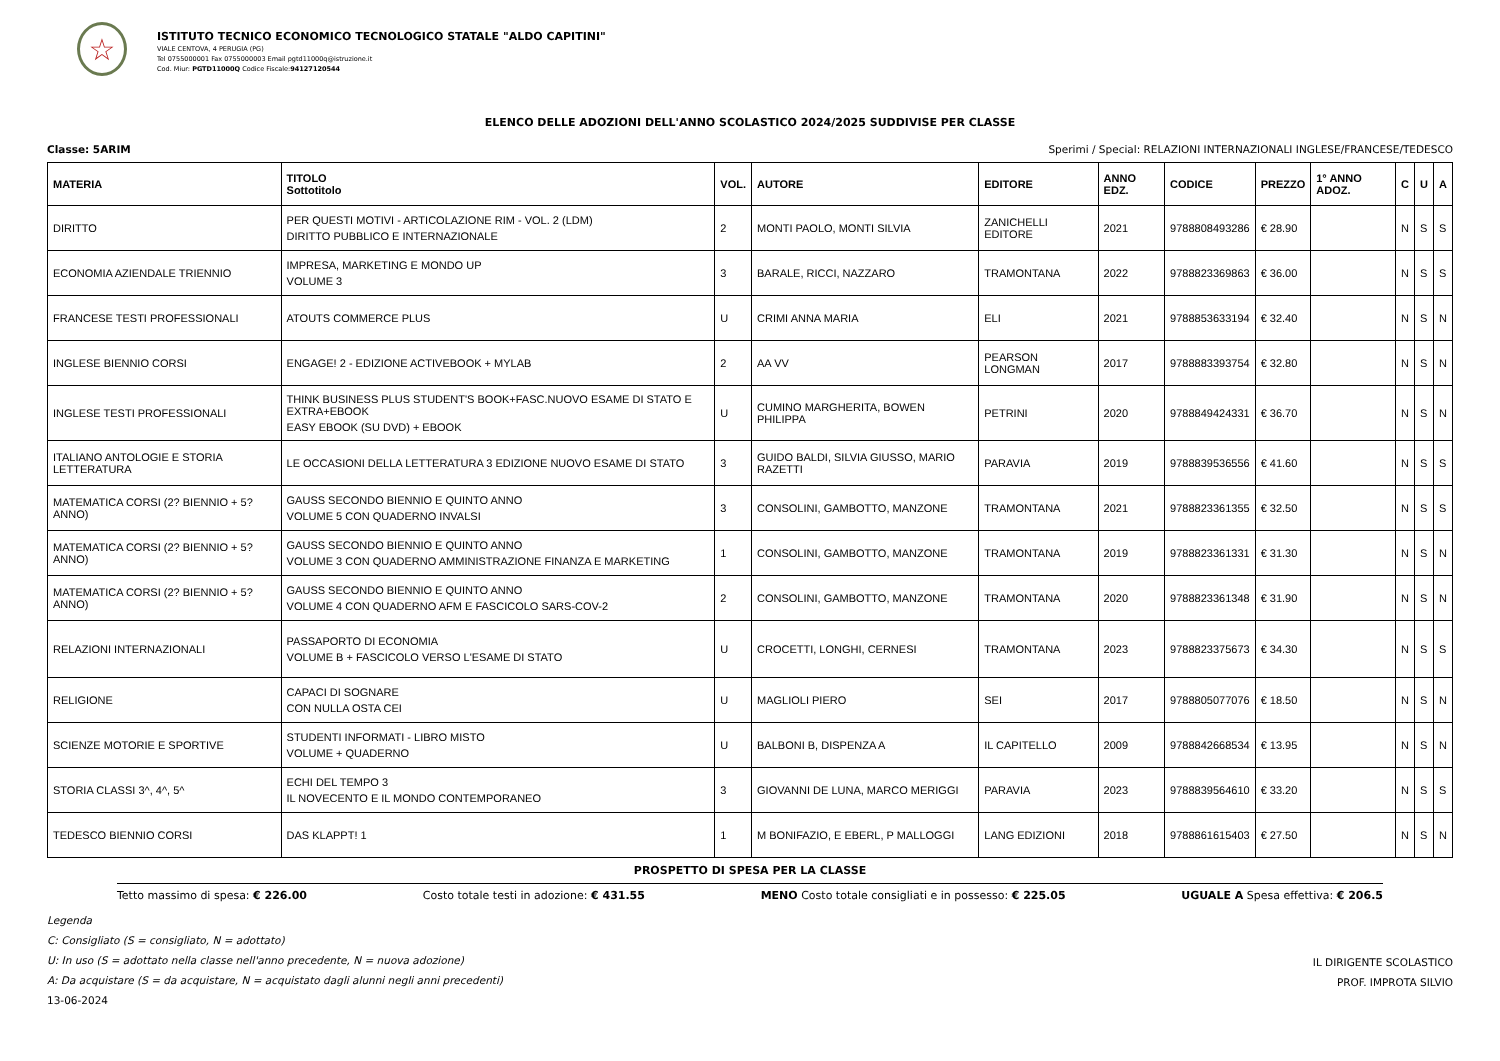☆
ISTITUTO TECNICO ECONOMICO TECNOLOGICO STATALE "ALDO CAPITINI"
VIALE CENTOVA, 4 PERUGIA (PG)
Tel 0755000001 Fax 0755000003 Email pgtd11000q@istruzione.it
Cod. Miur: PGTD11000Q Codice Fiscale:94127120544
ELENCO DELLE ADOZIONI DELL'ANNO SCOLASTICO 2024/2025 SUDDIVISE PER CLASSE
Classe: 5ARIM Sperimi / Special: RELAZIONI INTERNAZIONALI INGLESE/FRANCESE/TEDESCO
| MATERIA | TITOLO Sottotitolo | VOL. | AUTORE | EDITORE | ANNO EDZ. | CODICE | PREZZO | 1° ANNO ADOZ. | C | U | A |
| --- | --- | --- | --- | --- | --- | --- | --- | --- | --- | --- | --- |
| DIRITTO | PER QUESTI MOTIVI - ARTICOLAZIONE RIM - VOL. 2 (LDM) DIRITTO PUBBLICO E INTERNAZIONALE | 2 | MONTI PAOLO, MONTI SILVIA | ZANICHELLI EDITORE | 2021 | 9788808493286 | € 28.90 | | N | S | S |
| ECONOMIA AZIENDALE TRIENNIO | IMPRESA, MARKETING E MONDO UP VOLUME 3 | 3 | BARALE, RICCI, NAZZARO | TRAMONTANA | 2022 | 9788823369863 | € 36.00 | | N | S | S |
| FRANCESE TESTI PROFESSIONALI | ATOUTS COMMERCE PLUS | U | CRIMI ANNA MARIA | ELI | 2021 | 9788853633194 | € 32.40 | | N | S | N |
| INGLESE BIENNIO CORSI | ENGAGE! 2 - EDIZIONE ACTIVEBOOK + MYLAB | 2 | AA VV | PEARSON LONGMAN | 2017 | 9788883393754 | € 32.80 | | N | S | N |
| INGLESE TESTI PROFESSIONALI | THINK BUSINESS PLUS STUDENT'S BOOK+FASC.NUOVO ESAME DI STATO E EXTRA+EBOOK EASY EBOOK (SU DVD) + EBOOK | U | CUMINO MARGHERITA, BOWEN PHILIPPA | PETRINI | 2020 | 9788849424331 | € 36.70 | | N | S | N |
| ITALIANO ANTOLOGIE E STORIA LETTERATURA | LE OCCASIONI DELLA LETTERATURA 3 EDIZIONE NUOVO ESAME DI STATO | 3 | GUIDO BALDI, SILVIA GIUSSO, MARIO RAZETTI | PARAVIA | 2019 | 9788839536556 | € 41.60 | | N | S | S |
| MATEMATICA CORSI (2? BIENNIO + 5? ANNO) | GAUSS SECONDO BIENNIO E QUINTO ANNO VOLUME 5 CON QUADERNO INVALSI | 3 | CONSOLINI, GAMBOTTO, MANZONE | TRAMONTANA | 2021 | 9788823361355 | € 32.50 | | N | S | S |
| MATEMATICA CORSI (2? BIENNIO + 5? ANNO) | GAUSS SECONDO BIENNIO E QUINTO ANNO VOLUME 3 CON QUADERNO AMMINISTRAZIONE FINANZA E MARKETING | 1 | CONSOLINI, GAMBOTTO, MANZONE | TRAMONTANA | 2019 | 9788823361331 | € 31.30 | | N | S | N |
| MATEMATICA CORSI (2? BIENNIO + 5? ANNO) | GAUSS SECONDO BIENNIO E QUINTO ANNO VOLUME 4 CON QUADERNO AFM E FASCICOLO SARS-COV-2 | 2 | CONSOLINI, GAMBOTTO, MANZONE | TRAMONTANA | 2020 | 9788823361348 | € 31.90 | | N | S | N |
| RELAZIONI INTERNAZIONALI | PASSAPORTO DI ECONOMIA VOLUME B + FASCICOLO VERSO L'ESAME DI STATO | U | CROCETTI, LONGHI, CERNESI | TRAMONTANA | 2023 | 9788823375673 | € 34.30 | | N | S | S |
| RELIGIONE | CAPACI DI SOGNARE CON NULLA OSTA CEI | U | MAGLIOLI PIERO | SEI | 2017 | 9788805077076 | € 18.50 | | N | S | N |
| SCIENZE MOTORIE E SPORTIVE | STUDENTI INFORMATI - LIBRO MISTO VOLUME + QUADERNO | U | BALBONI B, DISPENZA A | IL CAPITELLO | 2009 | 9788842668534 | € 13.95 | | N | S | N |
| STORIA CLASSI 3^, 4^, 5^ | ECHI DEL TEMPO 3 IL NOVECENTO E IL MONDO CONTEMPORANEO | 3 | GIOVANNI DE LUNA, MARCO MERIGGI | PARAVIA | 2023 | 9788839564610 | € 33.20 | | N | S | S |
| TEDESCO BIENNIO CORSI | DAS KLAPPT! 1 | 1 | M BONIFAZIO, E EBERL, P MALLOGGI | LANG EDIZIONI | 2018 | 9788861615403 | € 27.50 | | N | S | N |
PROSPETTO DI SPESA PER LA CLASSE
Tetto massimo di spesa: € 226.00 Costo totale testi in adozione: € 431.55 MENO Costo totale consigliati e in possesso: € 225.05 UGUALE A Spesa effettiva: € 206.5
Legenda
C: Consigliato (S = consigliato, N = adottato)
U: In uso (S = adottato nella classe nell'anno precedente, N = nuova adozione)
A: Da acquistare (S = da acquistare, N = acquistato dagli alunni negli anni precedenti)
13-06-2024
IL DIRIGENTE SCOLASTICO
PROF. IMPROTA SILVIO